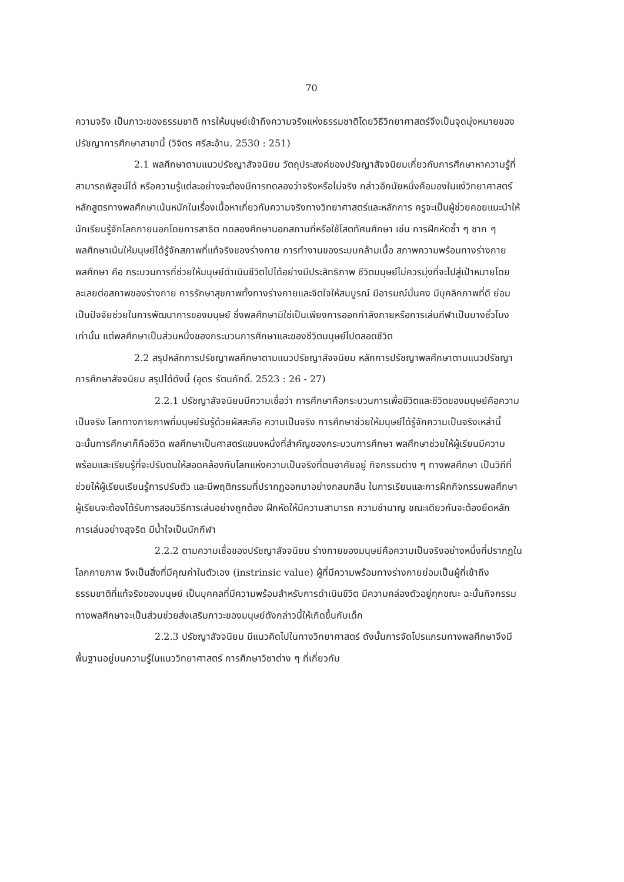70
ความจริง เป็นภาวะของธรรมชาติ การให้มนุษย์เข้าถึงความจริงแห่งธรรมชาติโดยวิธีวิทยาศาสตร์จึงเป็นจุดมุ่งหมายของปรัชญาการศึกษาสาขานี้ (วิจิตร ศรีสะอ้าน. 2530 : 251)
2.1 พลศึกษาตามแนวปรัชญาสัจจนิยม วัตถุประสงค์ของปรัชญาสัจจนิยมเกี่ยวกับการศึกษาหาความรู้ที่สามารถพิสูจน์ได้ หรือความรู้แต่ละอย่างจะต้องมีการทดลองว่าจริงหรือไม่จริง กล่าวอีกนัยหนึ่งคือมองในแง่วิทยาศาสตร์ หลักสูตรทางพลศึกษาเน้นหนักในเรื่องเนื้อหาเกี่ยวกับความจริงทางวิทยาศาสตร์และหลักการ ครูจะเป็นผู้ช่วยคอยแนะนำให้นักเรียนรู้จักโลกภายนอกโดยการสาธิต ทดลองศึกษานอกสถานที่หรือใช้โสตทัศนศึกษา เช่น การฝึกหัดซ้ำ ๆ ซาก ๆ พลศึกษาเน้นให้มนุษย์ได้รู้จักสภาพที่แท้จริงของร่างกาย การทำงานของระบบกล้ามเนื้อ สภาพความพร้อมทางร่างกาย พลศึกษา คือ กระบวนการที่ช่วยให้มนุษย์ดำเนินชีวิตไปได้อย่างมีประสิทธิภาพ ชีวิตมนุษย์ไม่ควรมุ่งที่จะไปสู่เป้าหมายโดยละเลยต่อสภาพของร่างกาย การรักษาสุขภาพทั้งทางร่างกายและจิตใจให้สมบูรณ์ มีอารมณ์มั่นคง มีบุคลิกภาพที่ดี ย่อมเป็นปัจจัยช่วยในการพัฒนาการของมนุษย์ ซึ่งพลศึกษามิใช่เป็นเพียงการออกกำลังกายหรือการเล่นกีฬาเป็นบางชั่วโมงเท่านั้น แต่พลศึกษาเป็นส่วนหนึ่งของกระบวนการศึกษาและของชีวิตมนุษย์ไปตลอดชีวิต
2.2 สรุปหลักการปรัชญาพลศึกษาตามแนวปรัชญาสัจจนิยม หลักการปรัชญาพลศึกษาตามแนวปรัชญาการศึกษาสัจจนิยม สรุปได้ดังนี้ (อุดร รัตนภักดิ์. 2523 : 26 - 27)
2.2.1 ปรัชญาสัจจนิยมมีความเชื่อว่า การศึกษาคือกระบวนการเพื่อชีวิตและชีวิตของมนุษย์คือความเป็นจริง โลกทางกายภาพที่มนุษย์รับรู้ด้วยผัสสะคือ ความเป็นจริง การศึกษาช่วยให้มนุษย์ได้รู้จักความเป็นจริงเหล่านี้ ฉะนั้นการศึกษาก็คือชีวิต พลศึกษาเป็นศาสตร์แขนงหนึ่งที่สำคัญของกระบวนการศึกษา พลศึกษาช่วยให้ผู้เรียนมีความพร้อมและเรียนรู้ที่จะปรับตนให้สอดคล้องกับโลกแห่งความเป็นจริงที่ตนอาศัยอยู่ กิจกรรมต่าง ๆ ทางพลศึกษา เป็นวิถีที่ช่วยให้ผู้เรียนเรียนรู้การปรับตัว และมีพฤติกรรมที่ปรากฏออกมาอย่างกลมกลืน ในการเรียนและการฝึกกิจกรรมพลศึกษา ผู้เรียนจะต้องได้รับการสอนวิธีการเล่นอย่างถูกต้อง ฝึกหัดให้มีความสามารถ ความชำนาญ ขณะเดียวกันจะต้องยึดหลักการเล่นอย่างสุจริต มีน้ำใจเป็นนักกีฬา
2.2.2 ตามความเชื่อของปรัชญาสัจจนิยม ร่างกายของมนุษย์คือความเป็นจริงอย่างหนึ่งที่ปรากฏในโลกกายภาพ จึงเป็นสิ่งที่มีคุณค่าในตัวเอง (instrinsic value) ผู้ที่มีความพร้อมทางร่างกายย่อมเป็นผู้ที่เข้าถึงธรรมชาติที่แท้จริงของมนุษย์ เป็นบุคคลที่มีความพร้อมสำหรับการดำเนินชีวิต มีความคล่องตัวอยู่ทุกขณะ ฉะนั้นกิจกรรมทางพลศึกษาจะเป็นส่วนช่วยส่งเสริมภาวะของมนุษย์ดังกล่าวนี้ให้เกิดขึ้นกับเด็ก
2.2.3 ปรัชญาสัจจนิยม มีแนวคิดไปในทางวิทยาศาสตร์ ดังนั้นการจัดโปรแกรมทางพลศึกษาจึงมีพื้นฐานอยู่บนความรู้ในแนววิทยาศาสตร์ การศึกษาวิชาต่าง ๆ ที่เกี่ยวกับ